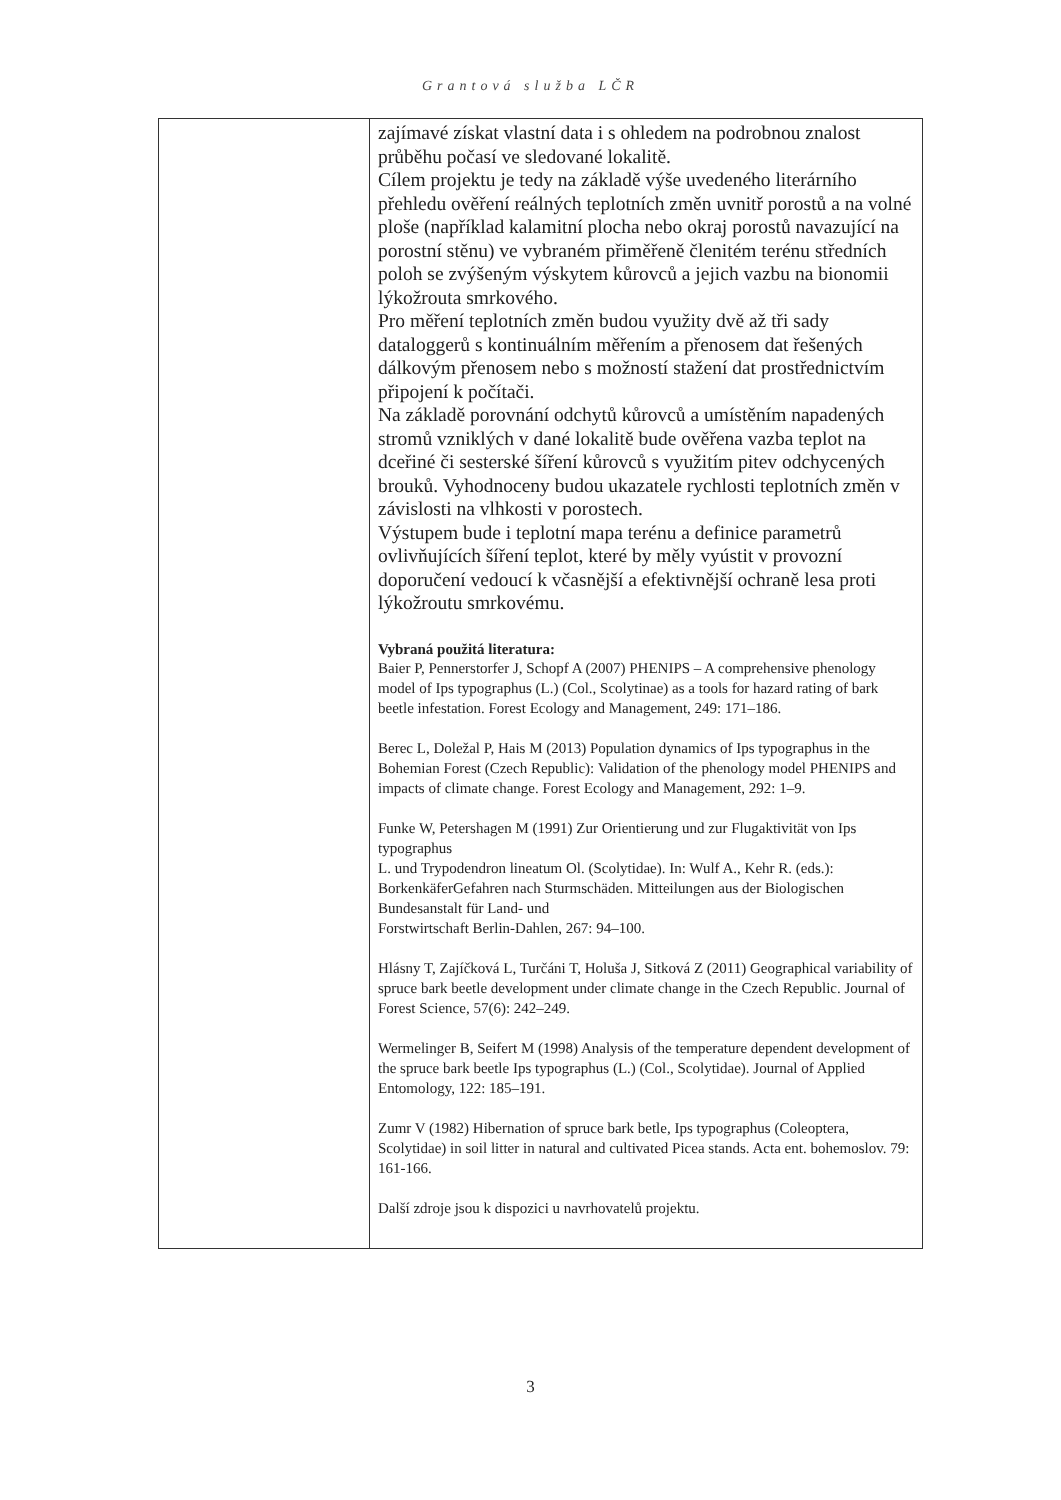Grantová služba LČR
| | zajímavé získat vlastní data i s ohledem na podrobnou znalost průběhu počasí ve sledované lokalitě. Cílem projektu je tedy na základě výše uvedeného literárního přehledu ověření reálných teplotních změn uvnitř porostů a na volné ploše (například kalamitní plocha nebo okraj porostů navazující na porostní stěnu) ve vybraném přiměřeně členitém terénu středních poloh se zvýšeným výskytem kůrovců a jejich vazbu na bionomii lýkožrouta smrkového. Pro měření teplotních změn budou využity dvě až tři sady dataloggerů s kontinuálním měřením a přenosem dat řešených dálkovým přenosem nebo s možností stažení dat prostřednictvím připojení k počítači. Na základě porovnání odchytů kůrovců a umístěním napadených stromů vzniklých v dané lokalitě bude ověřena vazba teplot na dceřiné či sesterské šíření kůrovců s využitím pitev odchycených brouků. Vyhodnoceny budou ukazatele rychlosti teplotních změn v závislosti na vlhkosti v porostech. Výstupem bude i teplotní mapa terénu a definice parametrů ovlivňujících šíření teplot, které by měly vyústit v provozní doporučení vedoucí k včasnější a efektivnější ochraně lesa proti lýkožroutu smrkovému. Vybraná použitá literatura: Baier P, Pennerstorfer J, Schopf A (2007) PHENIPS – A comprehensive phenology model of Ips typographus (L.) (Col., Scolytinae) as a tools for hazard rating of bark beetle infestation. Forest Ecology and Management, 249: 171–186. Berec L, Doležal P, Hais M (2013) Population dynamics of Ips typographus in the Bohemian Forest (Czech Republic): Validation of the phenology model PHENIPS and impacts of climate change. Forest Ecology and Management, 292: 1–9. Funke W, Petershagen M (1991) Zur Orientierung und zur Flugaktivität von Ips typographus L. und Trypodendron lineatum Ol. (Scolytidae). In: Wulf A., Kehr R. (eds.): BorkenkäferGefahren nach Sturmschäden. Mitteilungen aus der Biologischen Bundesanstalt für Land- und Forstwirtschaft Berlin-Dahlen, 267: 94–100. Hlásny T, Zajíčková L, Turčáni T, Holuša J, Sitková Z (2011) Geographical variability of spruce bark beetle development under climate change in the Czech Republic. Journal of Forest Science, 57(6): 242–249. Wermelinger B, Seifert M (1998) Analysis of the temperature dependent development of the spruce bark beetle Ips typographus (L.) (Col., Scolytidae). Journal of Applied Entomology, 122: 185–191. Zumr V (1982) Hibernation of spruce bark betle, Ips typographus (Coleoptera, Scolytidae) in soil litter in natural and cultivated Picea stands. Acta ent. bohemoslov. 79: 161-166. Další zdroje jsou k dispozici u navrhovatelů projektu. |
3